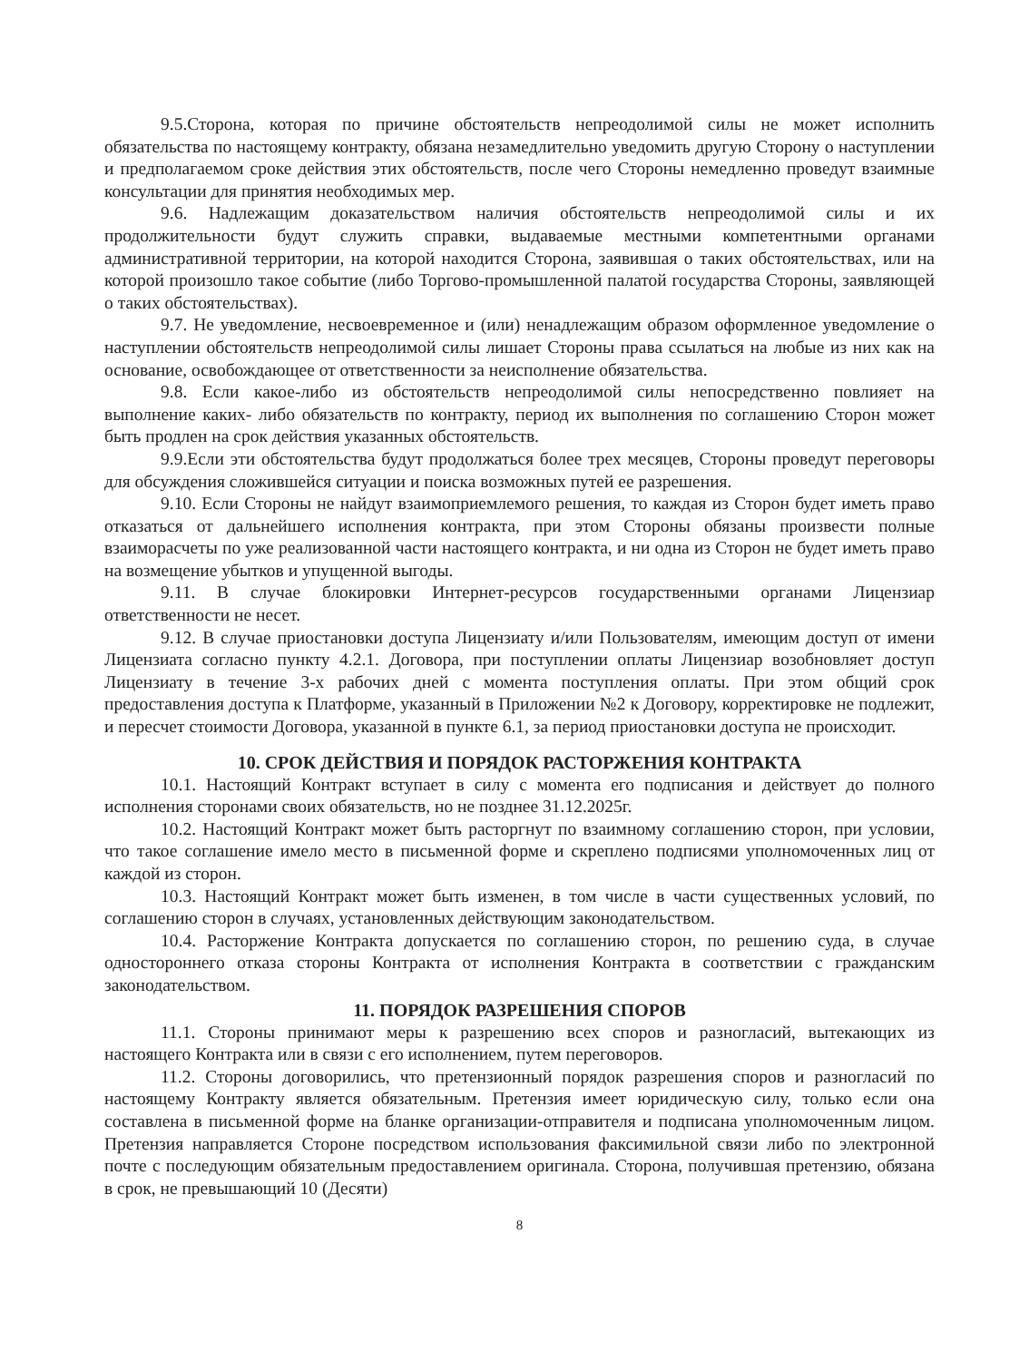9.5.Сторона, которая по причине обстоятельств непреодолимой силы не может исполнить обязательства по настоящему контракту, обязана незамедлительно уведомить другую Сторону о наступлении и предполагаемом сроке действия этих обстоятельств, после чего Стороны немедленно проведут взаимные консультации для принятия необходимых мер.
9.6. Надлежащим доказательством наличия обстоятельств непреодолимой силы и их продолжительности будут служить справки, выдаваемые местными компетентными органами административной территории, на которой находится Сторона, заявившая о таких обстоятельствах, или на которой произошло такое событие (либо Торгово-промышленной палатой государства Стороны, заявляющей о таких обстоятельствах).
9.7. Не уведомление, несвоевременное и (или) ненадлежащим образом оформленное уведомление о наступлении обстоятельств непреодолимой силы лишает Стороны права ссылаться на любые из них как на основание, освобождающее от ответственности за неисполнение обязательства.
9.8. Если какое-либо из обстоятельств непреодолимой силы непосредственно повлияет на выполнение каких- либо обязательств по контракту, период их выполнения по соглашению Сторон может быть продлен на срок действия указанных обстоятельств.
9.9.Если эти обстоятельства будут продолжаться более трех месяцев, Стороны проведут переговоры для обсуждения сложившейся ситуации и поиска возможных путей ее разрешения.
9.10. Если Стороны не найдут взаимоприемлемого решения, то каждая из Сторон будет иметь право отказаться от дальнейшего исполнения контракта, при этом Стороны обязаны произвести полные взаиморасчеты по уже реализованной части настоящего контракта, и ни одна из Сторон не будет иметь право на возмещение убытков и упущенной выгоды.
9.11. В случае блокировки Интернет-ресурсов государственными органами Лицензиар ответственности не несет.
9.12. В случае приостановки доступа Лицензиату и/или Пользователям, имеющим доступ от имени Лицензиата согласно пункту 4.2.1. Договора, при поступлении оплаты Лицензиар возобновляет доступ Лицензиату в течение 3-х рабочих дней с момента поступления оплаты. При этом общий срок предоставления доступа к Платформе, указанный в Приложении №2 к Договору, корректировке не подлежит, и пересчет стоимости Договора, указанной в пункте 6.1, за период приостановки доступа не происходит.
10. СРОК ДЕЙСТВИЯ И ПОРЯДОК РАСТОРЖЕНИЯ КОНТРАКТА
10.1. Настоящий Контракт вступает в силу с момента его подписания и действует до полного исполнения сторонами своих обязательств, но не позднее 31.12.2025г.
10.2. Настоящий Контракт может быть расторгнут по взаимному соглашению сторон, при условии, что такое соглашение имело место в письменной форме и скреплено подписями уполномоченных лиц от каждой из сторон.
10.3. Настоящий Контракт может быть изменен, в том числе в части существенных условий, по соглашению сторон в случаях, установленных действующим законодательством.
10.4. Расторжение Контракта допускается по соглашению сторон, по решению суда, в случае одностороннего отказа стороны Контракта от исполнения Контракта в соответствии с гражданским законодательством.
11. ПОРЯДОК РАЗРЕШЕНИЯ СПОРОВ
11.1. Стороны принимают меры к разрешению всех споров и разногласий, вытекающих из настоящего Контракта или в связи с его исполнением, путем переговоров.
11.2. Стороны договорились, что претензионный порядок разрешения споров и разногласий по настоящему Контракту является обязательным. Претензия имеет юридическую силу, только если она составлена в письменной форме на бланке организации-отправителя и подписана уполномоченным лицом. Претензия направляется Стороне посредством использования факсимильной связи либо по электронной почте с последующим обязательным предоставлением оригинала. Сторона, получившая претензию, обязана в срок, не превышающий 10 (Десяти)
8